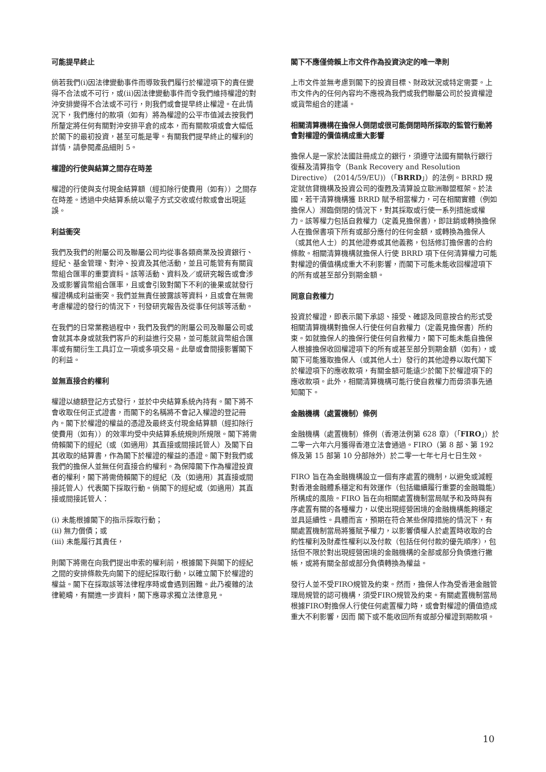可能提早終止
倘若我們(i)因法律變動事件而導致我們履行於權證項下的責任變得不合法或不可行，或(ii)因法律變動事件而令我們維持權證的對沖安排變得不合法或不可行，則我們或會提早終止權證。在此情況下，我們應付的款項（如有）將為權證的公平市值減去按我們所釐定將任何有關對沖安排平倉的成本，而有關款項或會大幅低於閣下的最初投資，甚至可能是零。有關我們提早終止的權利的詳情，請參閱產品細則 5。
權證的行使與結算之間存在時差
權證的行使與支付現金結算額（經扣除行使費用（如有））之間存在時差。透過中央結算系統以電子方式交收或付款或會出現延誤。
利益衝突
我們及我們的附屬公司及聯屬公司均從事各類商業及投資銀行、經紀、基金管理、對沖、投資及其他活動，並且可能管有有關貨幣組合匯率的重要資料。該等活動、資料及／或研究報告或會涉及或影響貨幣組合匯率，且或會引致對閣下不利的後果或就發行權證構成利益衝突。我們並無責任披露該等資料，且或會在無需考慮權證的發行的情況下，刊發研究報告及從事任何該等活動。
在我們的日常業務過程中，我們及我們的附屬公司及聯屬公司或會就其本身或就我們客戶的利益進行交易，並可能就貨幣組合匯率或有關衍生工具訂立一項或多項交易。此舉或會間接影響閣下的利益。
並無直接合約權利
權證以總額登記方式發行，並於中央結算系統內持有。閣下將不會收取任何正式證書，而閣下的名稱將不會記入權證的登記冊內。閣下於權證的權益的憑證及最終支付現金結算額（經扣除行使費用（如有））的效率均受中央結算系統規則所規限。閣下將需倚賴閣下的經紀（或（如適用）其直接或間接託管人）及閣下自其收取的結算書，作為閣下於權證的權益的憑證。閣下對我們或我們的擔保人並無任何直接合約權利。為保障閣下作為權證投資者的權利，閣下將需倚賴閣下的經紀（及（如適用）其直接或間接託管人）代表閣下採取行動。倘閣下的經紀或（如適用）其直接或間接託管人：
(i) 未能根據閣下的指示採取行動；
(ii) 無力償債；或
(iii) 未能履行其責任，
則閣下將需在向我們提出申索的權利前，根據閣下與閣下的經紀之間的安排條款先向閣下的經紀採取行動，以確立閣下於權證的權益。閣下在採取該等法律程序時或會遇到困難。此乃複雜的法律範疇，有關進一步資料，閣下應尋求獨立法律意見。
閣下不應僅倚賴上市文件作為投資決定的唯一準則
上市文件並無考慮到閣下的投資目標、財政狀況或特定需要。上市文件內的任何內容均不應視為我們或我們聯屬公司於投資權證或貨幣組合的建議。
相關清算機構在擔保人倒閉或很可能倒閉時所採取的監管行動將會對權證的價值構成重大影響
擔保人是一家於法國註冊成立的銀行，須遵守法國有關執行銀行復蘇及清算指令（Bank Recovery and Resolution Directive） (2014/59/EU)）（「BRRD」）的法例。BRRD 規定就信貸機構及投資公司的復甦及清算設立歐洲聯盟框架。於法國，若干清算機構獲 BRRD 賦予相當權力，可在相關實體（例如擔保人）瀕臨倒閉的情況下，對其採取或行使一系列措施或權力。該等權力包括自救權力（定義見擔保書），即註銷或轉換擔保人在擔保書項下所有或部分應付的任何金額，或轉換為擔保人（或其他人士）的其他證券或其他義務，包括修訂擔保書的合約條款。相關清算機構就擔保人行使 BRRD 項下任何清算權力可能對權證的價值構成重大不利影響，而閣下可能未能收回權證項下的所有或甚至部分到期金額。
同意自救權力
投資於權證，即表示閣下承認、接受、確認及同意按合約形式受相關清算機構對擔保人行使任何自救權力（定義見擔保書）所約束。如就擔保人的擔保行使任何自救權力，閣下可能未能自擔保人根據擔保收回權證項下的所有或甚至部分到期金額（如有），或閣下可能獲取擔保人（或其他人士）發行的其他證券以取代閣下於權證項下的應收款項，有關金額可能遠少於閣下於權證項下的應收款項。此外，相關清算機構可能行使自救權力而毋須事先通知閣下。
金融機構（處置機制）條例
金融機構（處置機制）條例（香港法例第 628 章）（「FIRO」）於二零一六年六月獲得香港立法會通過。FIRO（第 8 部、第 192 條及第 15 部第 10 分部除外）於二零一七年七月七日生效。
FIRO 旨在為金融機構設立一個有序處置的機制，以避免或減輕對香港金融體系穩定和有效運作（包括繼續履行重要的金融職能）所構成的風險。FIRO 旨在向相關處置機制當局賦予和及時與有序處置有關的各種權力，以使出現經營困境的金融機構能夠穩定並具延續性。具體而言，預期在符合某些保障措施的情況下，有關處置機制當局將獲賦予權力，以影響債權人於處置時收取的合約性權利及財產性權利以及付款（包括任何付款的優先順序），包括但不限於對出現經營困境的金融機構的全部或部分負債進行撇帳，或將有關全部或部分負債轉換為權益。
發行人並不受FIRO規管及約束。然而，擔保人作為受香港金融管理局規管的認可機構，須受FIRO規管及約束。有關處置機制當局根據FIRO對擔保人行使任何處置權力時，或會對權證的價值造成重大不利影響，因而 閣下或不能收回所有或部分權證到期款項。
10